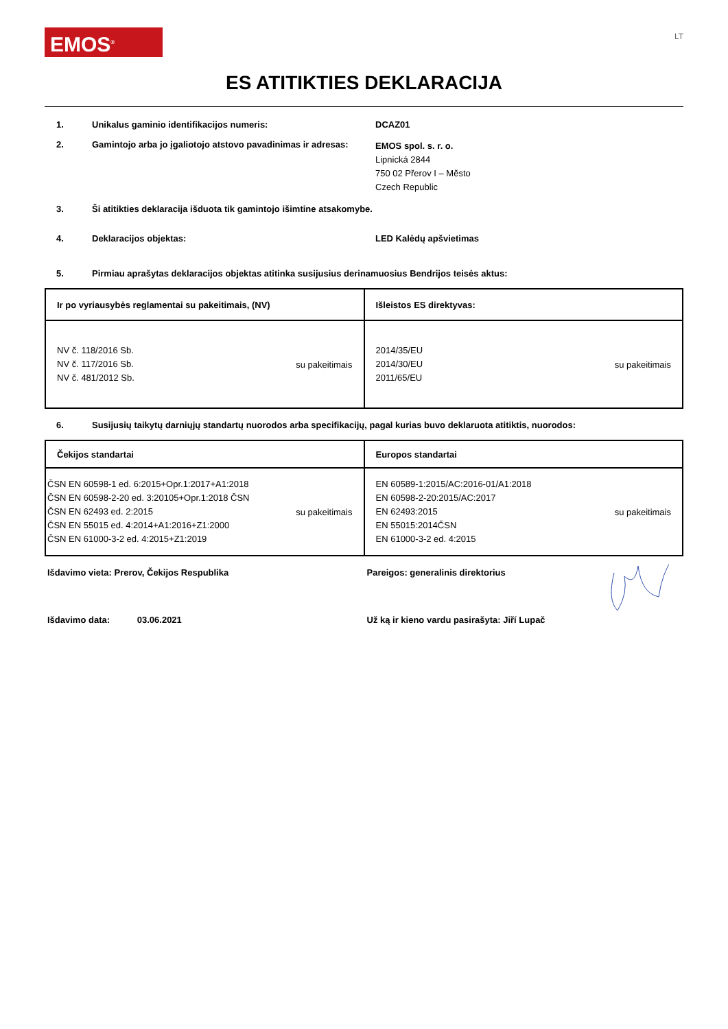EMOS<sup>®</sup>
LT
ES ATITIKTIES DEKLARACIJA
1. Unikalus gaminio identifikacijos numeris: DCAZ01
2. Gamintojo arba jo įgaliotojo atstovo pavadinimas ir adresas:
EMOS spol. s. r. o.
Lipnická 2844
750 02 Přerov I – Město
Czech Republic
3. Ši atitikties deklaracija išduota tik gamintojo išimtine atsakomybe.
4. Deklaracijos objektas: LED Kalėdų apšvietimas
5. Pirmiau aprašytas deklaracijos objektas atitinka susijusius derinamuosius Bendrijos teisės aktus:
| Ir po vyriausybės reglamentai su pakeitimais, (NV) | Išleistos ES direktyvas: |
| --- | --- |
| NV č. 118/2016 Sb. NV č. 117/2016 Sb. NV č. 481/2012 Sb. su pakeitimais | 2014/35/EU 2014/30/EU 2011/65/EU su pakeitimais |
6. Susijusių taikytų darniųjų standartų nuorodos arba specifikacijų, pagal kurias buvo deklaruota atitiktis, nuorodos:
| Čekijos standartai | Europos standartai |
| --- | --- |
| ČSN EN 60598-1 ed. 6:2015+Opr.1:2017+A1:2018 ČSN EN 60598-2-20 ed. 3:20105+Opr.1:2018 ČSN ČSN EN 62493 ed. 2:2015 ČSN EN 55015 ed. 4:2014+A1:2016+Z1:2000 ČSN EN 61000-3-2 ed. 4:2015+Z1:2019 su pakeitimais | EN 60589-1:2015/AC:2016-01/A1:2018 EN 60598-2-20:2015/AC:2017 EN 62493:2015 EN 55015:2014ČSN EN 61000-3-2 ed. 4:2015 su pakeitimais |
Išdavimo vieta: Prerov, Čekijos Respublika Pareigos: generalinis direktorius
Išdavimo data: 03.06.2021 Už ką ir kieno vardu pasirašyta: Jiří Lupač